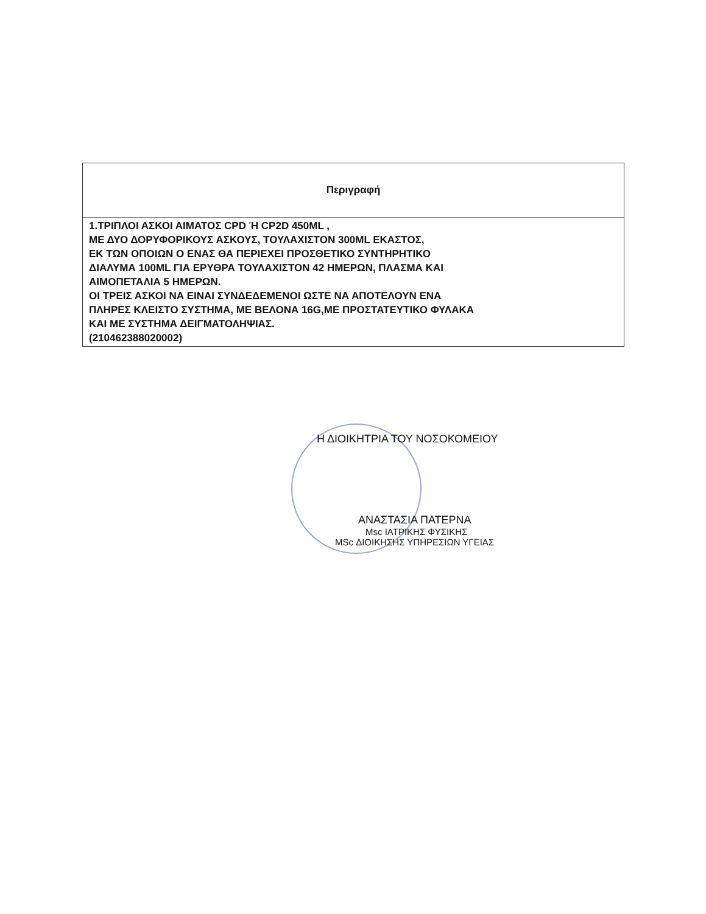| Περιγραφή |
| --- |
| 1.ΤΡΙΠΛΟΙ ΑΣΚΟΙ ΑΙΜΑΤΟΣ CPD Ή CP2D 450ML , ΜΕ ΔΥΟ ΔΟΡΥΦΟΡΙΚΟΥΣ ΑΣΚΟΥΣ, ΤΟΥΛΑΧΙΣΤΟΝ 300ML ΕΚΑΣΤΟΣ, ΕΚ ΤΩΝ ΟΠΟΙΩΝ Ο ΕΝΑΣ ΘΑ ΠΕΡΙΕΧΕΙ ΠΡΟΣΘΕΤΙΚΟ ΣΥΝΤΗΡΗΤΙΚΟ ΔΙΑΛΥΜΑ 100ML ΓΙΑ ΕΡΥΘΡΑ ΤΟΥΛΑΧΙΣΤΟΝ 42 ΗΜΕΡΩΝ, ΠΛΑΣΜΑ ΚΑΙ ΑΙΜΟΠΕΤΑΛΙΑ 5 ΗΜΕΡΩΝ. ΟΙ ΤΡΕΙΣ ΑΣΚΟΙ ΝΑ ΕΙΝΑΙ ΣΥΝΔΕΔΕΜΕΝΟΙ ΩΣΤΕ ΝΑ ΑΠΟΤΕΛΟΥΝ ΕΝΑ ΠΛΗΡΕΣ ΚΛΕΙΣΤΟ ΣΥΣΤΗΜΑ, ΜΕ ΒΕΛΟΝΑ 16G,ΜΕ ΠΡΟΣΤΑΤΕΥΤΙΚΟ ΦΥΛΑΚΑ ΚΑΙ ΜΕ ΣΥΣΤΗΜΑ ΔΕΙΓΜΑΤΟΛΗΨΙΑΣ. (210462388020002) |
Η ΔΙΟΙΚΗΤΡΙΑ ΤΟΥ ΝΟΣΟΚΟΜΕΙΟΥ
ΑΝΑΣΤΑΣΙΑ ΠΑΤΕΡΝΑ
Msc ΙΑΤΡΙΚΗΣ ΦΥΣΙΚΗΣ
MSc ΔΙΟΙΚΗΣΗΣ ΥΠΗΡΕΣΙΩΝ ΥΓΕΙΑΣ